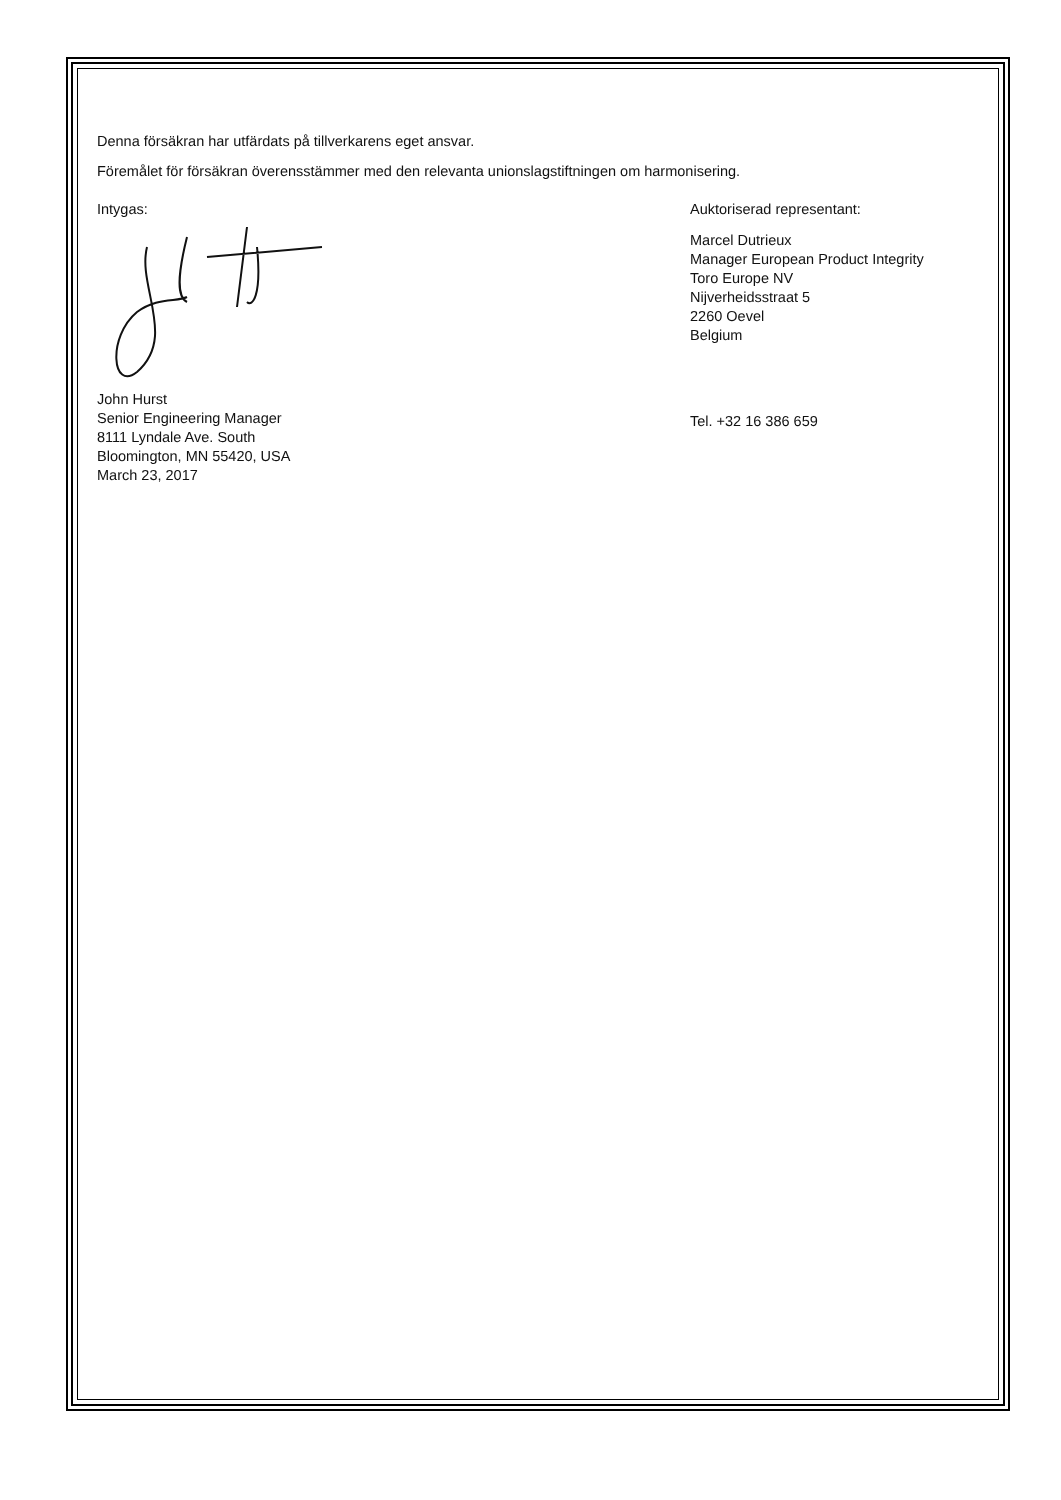Denna försäkran har utfärdats på tillverkarens eget ansvar.
Föremålet för försäkran överensstämmer med den relevanta unionslagstiftningen om harmonisering.
Intygas:
John Hurst
Senior Engineering Manager
8111 Lyndale Ave. South
Bloomington, MN 55420, USA
March 23, 2017
Auktoriserad representant:
Marcel Dutrieux
Manager European Product Integrity
Toro Europe NV
Nijverheidsstraat 5
2260 Oevel
Belgium
Tel. +32 16 386 659